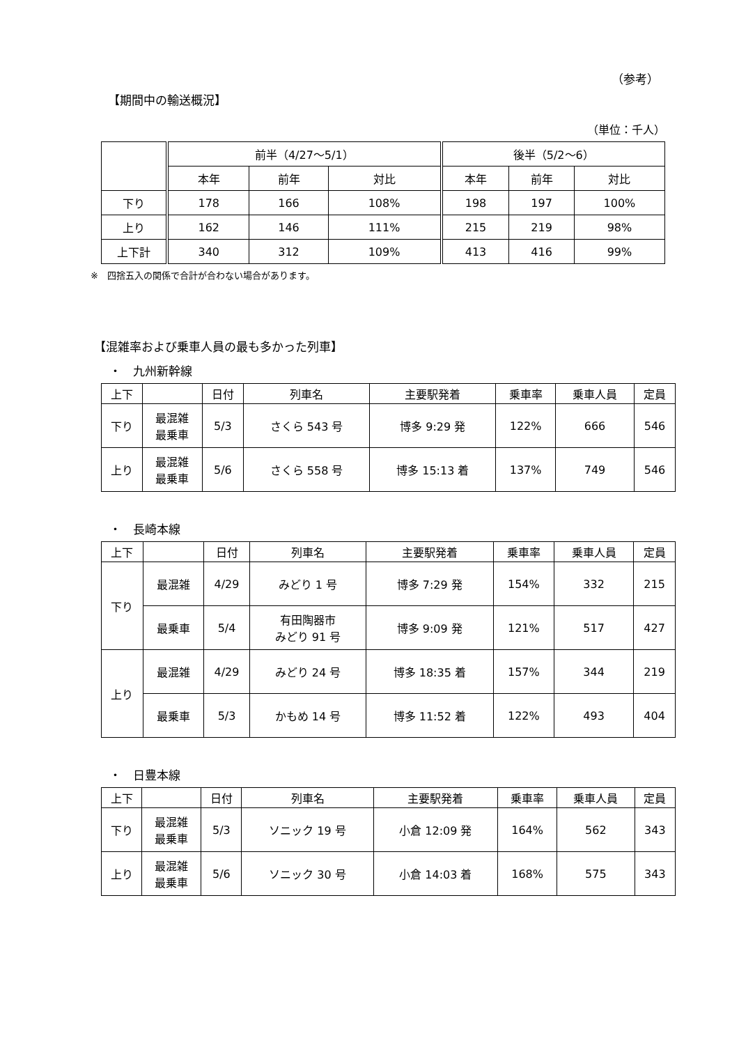（参考）
【期間中の輸送概況】
（単位：千人）
| | 前半（4/27～5/1） | | | 後半（5/2～6） | | |
| --- | --- | --- | --- | --- | --- | --- |
| | 本年 | 前年 | 対比 | 本年 | 前年 | 対比 |
| 下り | 178 | 166 | 108% | 198 | 197 | 100% |
| 上り | 162 | 146 | 111% | 215 | 219 | 98% |
| 上下計 | 340 | 312 | 109% | 413 | 416 | 99% |
※　四捨五入の関係で合計が合わない場合があります。
【混雑率および乗車人員の最も多かった列車】
・　九州新幹線
| 上下 | | 日付 | 列車名 | 主要駅発着 | 乗車率 | 乗車人員 | 定員 |
| --- | --- | --- | --- | --- | --- | --- | --- |
| 下り | 最混雑 最乗車 | 5/3 | さくら 543 号 | 博多 9:29 発 | 122% | 666 | 546 |
| 上り | 最混雑 最乗車 | 5/6 | さくら 558 号 | 博多 15:13 着 | 137% | 749 | 546 |
・　長崎本線
| 上下 | | 日付 | 列車名 | 主要駅発着 | 乗車率 | 乗車人員 | 定員 |
| --- | --- | --- | --- | --- | --- | --- | --- |
| 下り | 最混雑 | 4/29 | みどり 1 号 | 博多 7:29 発 | 154% | 332 | 215 |
| | 最乗車 | 5/4 | 有田陶器市 みどり 91 号 | 博多 9:09 発 | 121% | 517 | 427 |
| 上り | 最混雑 | 4/29 | みどり 24 号 | 博多 18:35 着 | 157% | 344 | 219 |
| | 最乗車 | 5/3 | かもめ 14 号 | 博多 11:52 着 | 122% | 493 | 404 |
・　日豊本線
| 上下 | | 日付 | 列車名 | 主要駅発着 | 乗車率 | 乗車人員 | 定員 |
| --- | --- | --- | --- | --- | --- | --- | --- |
| 下り | 最混雑 最乗車 | 5/3 | ソニック 19 号 | 小倉 12:09 発 | 164% | 562 | 343 |
| 上り | 最混雑 最乗車 | 5/6 | ソニック 30 号 | 小倉 14:03 着 | 168% | 575 | 343 |